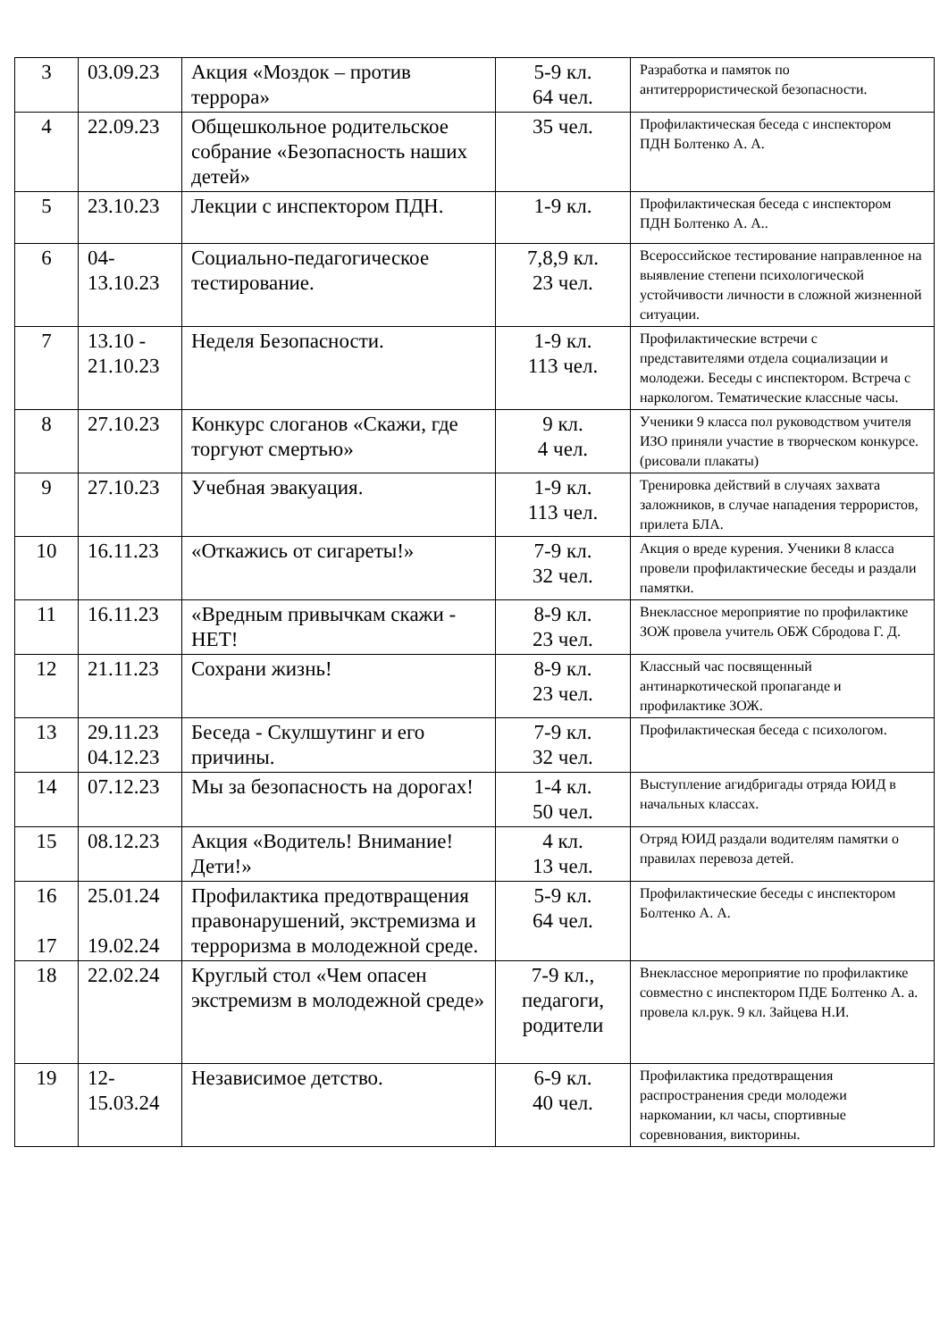| 3 | 03.09.23 | Акция «Моздок – против террора» | 5-9 кл. 64 чел. | Разработка и памяток по антитеррористической безопасности. |
| 4 | 22.09.23 | Общешкольное родительское собрание «Безопасность наших детей» | 35 чел. | Профилактическая беседа с инспектором ПДН Болтенко А. А. |
| 5 | 23.10.23 | Лекции с инспектором ПДН. | 1-9 кл. | Профилактическая беседа с инспектором ПДН Болтенко А. А.. |
| 6 | 04-13.10.23 | Социально-педагогическое тестирование. | 7,8,9 кл. 23 чел. | Всероссийское тестирование направленное на выявление степени психологической устойчивости личности в сложной жизненной ситуации. |
| 7 | 13.10 - 21.10.23 | Неделя Безопасности. | 1-9 кл. 113 чел. | Профилактические встречи с представителями отдела социализации и молодежи. Беседы с инспектором. Встреча с наркологом. Тематические классные часы. |
| 8 | 27.10.23 | Конкурс слоганов «Скажи, где торгуют смертью» | 9 кл. 4 чел. | Ученики 9 класса пол руководством учителя ИЗО приняли участие в творческом конкурсе. (рисовали плакаты) |
| 9 | 27.10.23 | Учебная эвакуация. | 1-9 кл. 113 чел. | Тренировка действий в случаях захвата заложников, в случае нападения террористов, прилета БЛА. |
| 10 | 16.11.23 | «Откажись от сигареты!» | 7-9 кл. 32 чел. | Акция о вреде курения. Ученики 8 класса провели профилактические беседы и раздали памятки. |
| 11 | 16.11.23 | «Вредным привычкам скажи - НЕТ! | 8-9 кл. 23 чел. | Внеклассное мероприятие по профилактике ЗОЖ провела учитель ОБЖ Сбродова Г. Д. |
| 12 | 21.11.23 | Сохрани жизнь! | 8-9 кл. 23 чел. | Классный час посвященный антинаркотической пропаганде и профилактике ЗОЖ. |
| 13 | 29.11.23 04.12.23 | Беседа - Скулшутинг и его причины. | 7-9 кл. 32 чел. | Профилактическая беседа с психологом. |
| 14 | 07.12.23 | Мы за безопасность на дорогах! | 1-4 кл. 50 чел. | Выступление агидбригады отряда ЮИД в начальных классах. |
| 15 | 08.12.23 | Акция «Водитель! Внимание! Дети!» | 4 кл. 13 чел. | Отряд ЮИД раздали водителям памятки о правилах перевоза детей. |
| 16 17 | 25.01.24 19.02.24 | Профилактика предотвращения правонарушений, экстремизма и терроризма в молодежной среде. | 5-9 кл. 64 чел. | Профилактические беседы с инспектором Болтенко А. А. |
| 18 | 22.02.24 | Круглый стол «Чем опасен экстремизм в молодежной среде» | 7-9 кл., педагоги, родители | Внеклассное мероприятие по профилактике совместно с инспектором ПДЕ Болтенко А. а. провела кл.рук. 9 кл. Зайцева Н.И. |
| 19 | 12-15.03.24 | Независимое детство. | 6-9 кл. 40 чел. | Профилактика предотвращения распространения среди молодежи наркомании, кл часы, спортивные соревнования, викторины. |